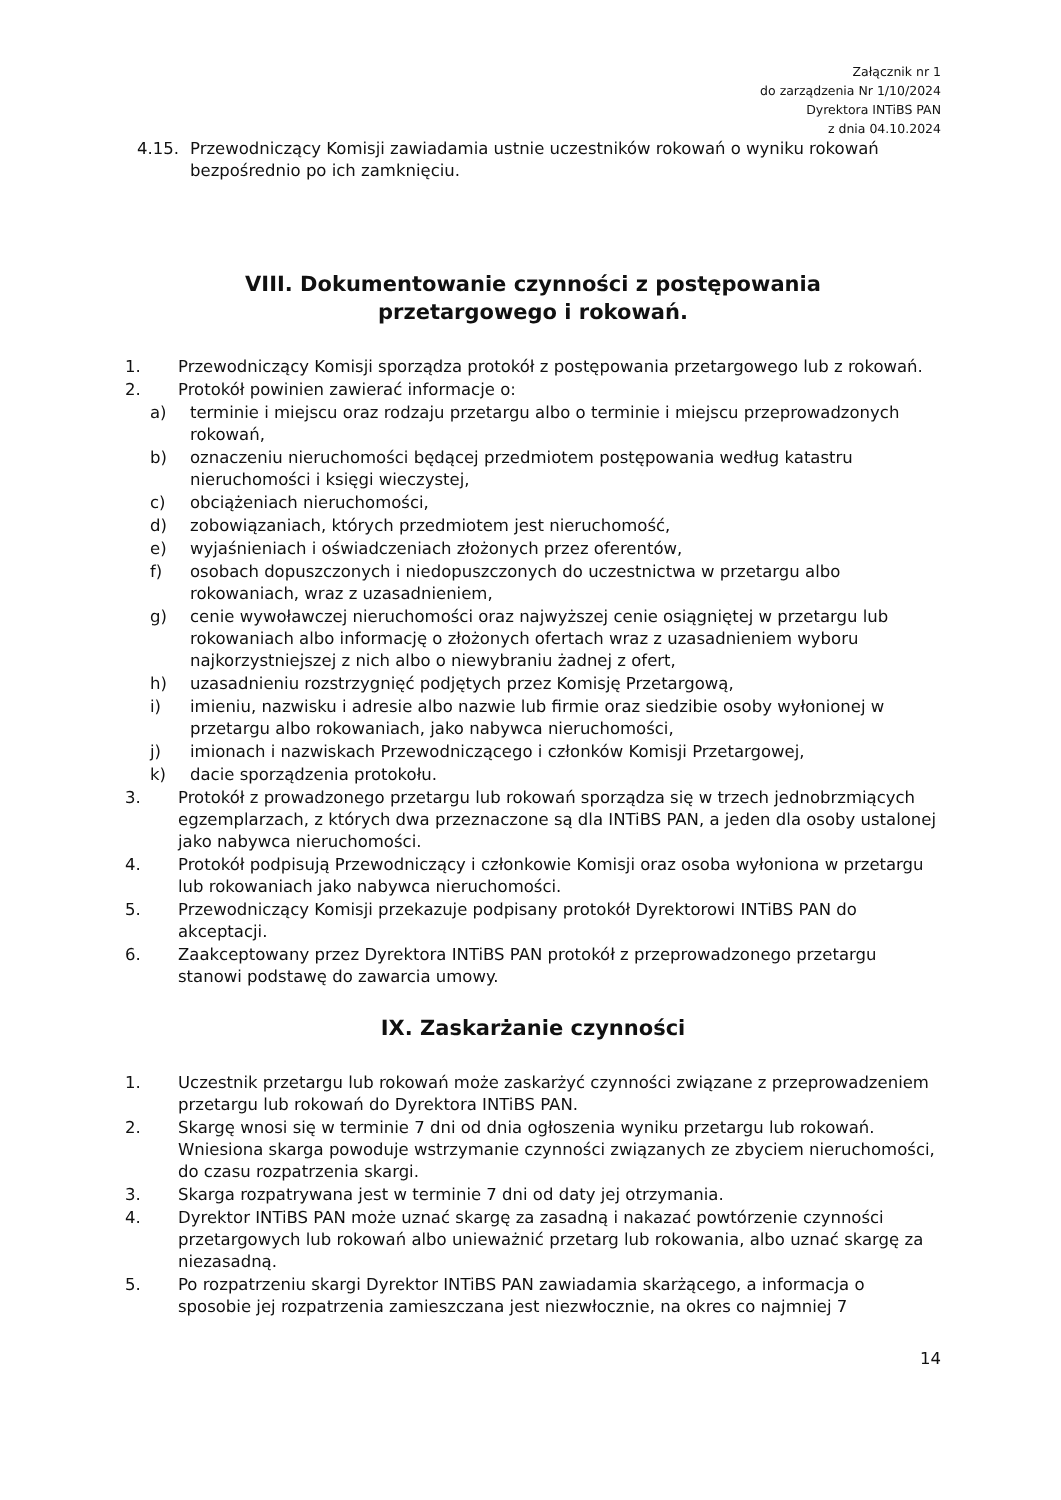Załącznik nr 1
do zarządzenia Nr 1/10/2024
Dyrektora INTiBS PAN
z dnia 04.10.2024
4.15. Przewodniczący Komisji zawiadamia ustnie uczestników rokowań o wyniku rokowań bezpośrednio po ich zamknięciu.
VIII. Dokumentowanie czynności z postępowania
przetargowego i rokowań.
1. Przewodniczący Komisji sporządza protokół z postępowania przetargowego lub z rokowań.
2. Protokół powinien zawierać informacje o:
a) terminie i miejscu oraz rodzaju przetargu albo o terminie i miejscu przeprowadzonych rokowań,
b) oznaczeniu nieruchomości będącej przedmiotem postępowania według katastru nieruchomości i księgi wieczystej,
c) obciążeniach nieruchomości,
d) zobowiązaniach, których przedmiotem jest nieruchomość,
e) wyjaśnieniach i oświadczeniach złożonych przez oferentów,
f) osobach dopuszczonych i niedopuszczonych do uczestnictwa w przetargu albo rokowaniach, wraz z uzasadnieniem,
g) cenie wywoławczej nieruchomości oraz najwyższej cenie osiągniętej w przetargu lub rokowaniach albo informację o złożonych ofertach wraz z uzasadnieniem wyboru najkorzystniejszej z nich albo o niewybraniu żadnej z ofert,
h) uzasadnieniu rozstrzygnięć podjętych przez Komisję Przetargową,
i) imieniu, nazwisku i adresie albo nazwie lub firmie oraz siedzibie osoby wyłonionej w przetargu albo rokowaniach, jako nabywca nieruchomości,
j) imionach i nazwiskach Przewodniczącego i członków Komisji Przetargowej,
k) dacie sporządzenia protokołu.
3. Protokół z prowadzonego przetargu lub rokowań sporządza się w trzech jednobrzmiących egzemplarzach, z których dwa przeznaczone są dla INTiBS PAN, a jeden dla osoby ustalonej jako nabywca nieruchomości.
4. Protokół podpisują Przewodniczący i członkowie Komisji oraz osoba wyłoniona w przetargu lub rokowaniach jako nabywca nieruchomości.
5. Przewodniczący Komisji przekazuje podpisany protokół Dyrektorowi INTiBS PAN do akceptacji.
6. Zaakceptowany przez Dyrektora INTiBS PAN protokół z przeprowadzonego przetargu stanowi podstawę do zawarcia umowy.
IX. Zaskarżanie czynności
1. Uczestnik przetargu lub rokowań może zaskarżyć czynności związane z przeprowadzeniem przetargu lub rokowań do Dyrektora INTiBS PAN.
2. Skargę wnosi się w terminie 7 dni od dnia ogłoszenia wyniku przetargu lub rokowań. Wniesiona skarga powoduje wstrzymanie czynności związanych ze zbyciem nieruchomości, do czasu rozpatrzenia skargi.
3. Skarga rozpatrywana jest w terminie 7 dni od daty jej otrzymania.
4. Dyrektor INTiBS PAN może uznać skargę za zasadną i nakazać powtórzenie czynności przetargowych lub rokowań albo unieważnić przetarg lub rokowania, albo uznać skargę za niezasadną.
5. Po rozpatrzeniu skargi Dyrektor INTiBS PAN zawiadamia skarżącego, a informacja o sposobie jej rozpatrzenia zamieszczana jest niezwłocznie, na okres co najmniej 7
14